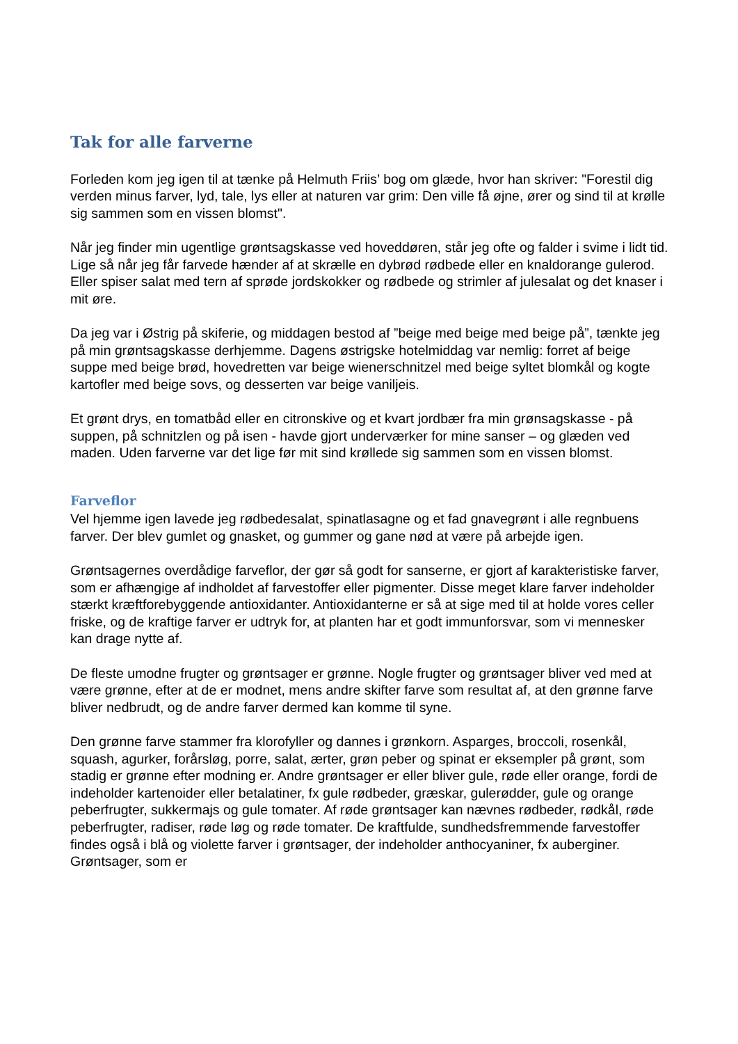Tak for alle farverne
Forleden kom jeg igen til at tænke på Helmuth Friis’ bog om glæde, hvor han skriver: "Forestil dig verden minus farver, lyd, tale, lys eller at naturen var grim: Den ville få øjne, ører og sind til at krølle sig sammen som en vissen blomst".
Når jeg finder min ugentlige grøntsagskasse ved hoveddøren, står jeg ofte og falder i svime i lidt tid. Lige så når jeg får farvede hænder af at skrælle en dybrød rødbede eller en knaldorange gulerod. Eller spiser salat med tern af sprøde jordskokker og rødbede og strimler af julesalat og det knaser i mit øre.
Da jeg var i Østrig på skiferie, og middagen bestod af ”beige med beige med beige på”, tænkte jeg på min grøntsagskasse derhjemme. Dagens østrigske hotelmiddag var nemlig: forret af beige suppe med beige brød, hovedretten var beige wienerschnitzel med beige syltet blomkål og kogte kartofler med beige sovs, og desserten var beige vaniljeis.
Et grønt drys, en tomatbåd eller en citronskive og et kvart jordbær fra min grønsagskasse - på suppen, på schnitzlen og på isen - havde gjort underværker for mine sanser – og glæden ved maden. Uden farverne var det lige før mit sind krøllede sig sammen som en vissen blomst.
Farveflor
Vel hjemme igen lavede jeg rødbedesalat, spinatlasagne og et fad gnavegrønt i alle regnbuens farver. Der blev gumlet og gnasket, og gummer og gane nød at være på arbejde igen.
Grøntsagernes overdådige farveflor, der gør så godt for sanserne, er gjort af karakteristiske farver, som er afhængige af indholdet af farvestoffer eller pigmenter. Disse meget klare farver indeholder stærkt kræftforebyggende antioxidanter. Antioxidanterne er så at sige med til at holde vores celler friske, og de kraftige farver er udtryk for, at planten har et godt immunforsvar, som vi mennesker kan drage nytte af.
De fleste umodne frugter og grøntsager er grønne. Nogle frugter og grøntsager bliver ved med at være grønne, efter at de er modnet, mens andre skifter farve som resultat af, at den grønne farve bliver nedbrudt, og de andre farver dermed kan komme til syne.
Den grønne farve stammer fra klorofyller og dannes i grønkorn. Asparges, broccoli, rosenkål, squash, agurker, forårsløg, porre, salat, ærter, grøn peber og spinat er eksempler på grønt, som stadig er grønne efter modning er. Andre grøntsager er eller bliver gule, røde eller orange, fordi de indeholder kartenoider eller betalatiner, fx gule rødbeder, græskar, gulerødder, gule og orange peberfrugter, sukkermajs og gule tomater. Af røde grøntsager kan nævnes rødbeder, rødkål, røde peberfrugter, radiser, røde løg og røde tomater. De kraftfulde, sundhedsfremmende farvestoffer findes også i blå og violette farver i grøntsager, der indeholder anthocyaniner, fx auberginer. Grøntsager, som er